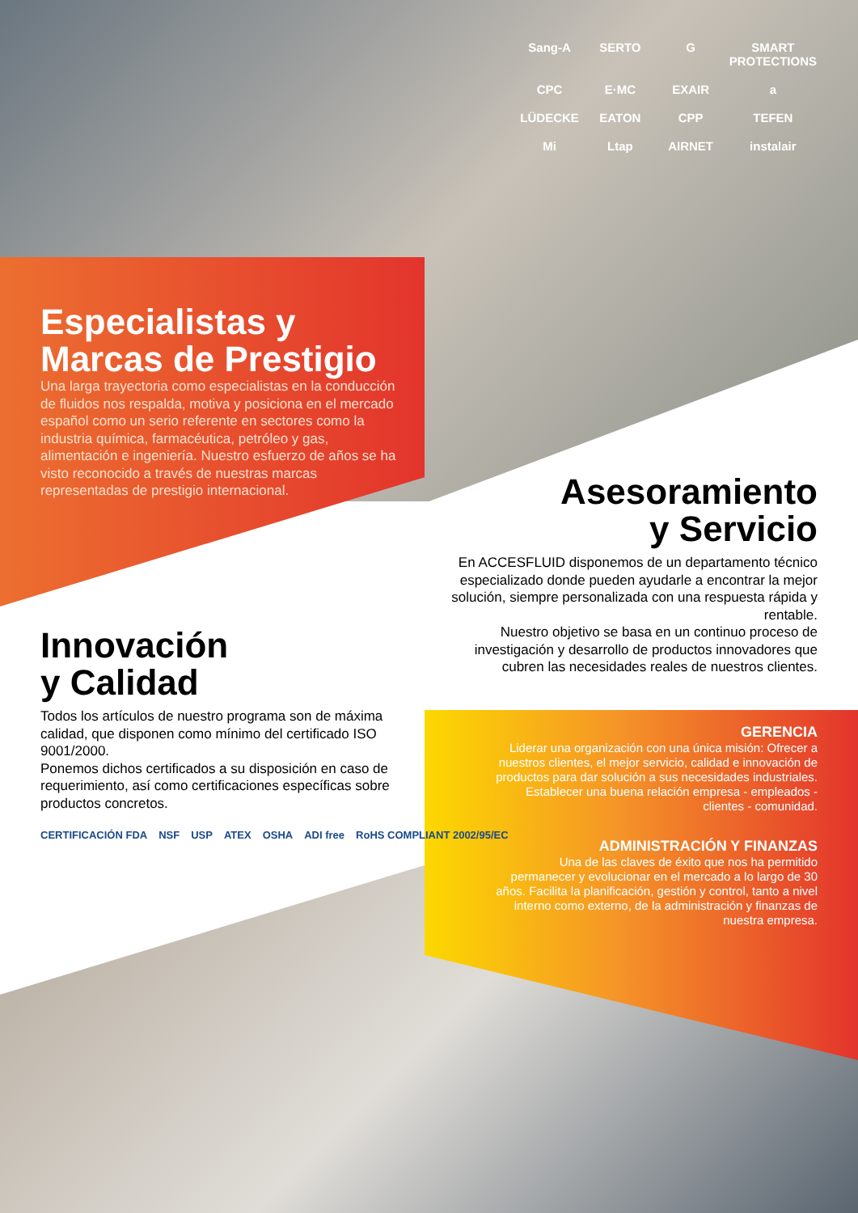Sang-A SERTO G SMART PROTECTIONS CPC E·MC EXAIR a LÜDECKE EATON CPP TEFEN Mi Ltap AIRNET instalair
Especialistas y
Marcas de Prestigio
Una larga trayectoria como especialistas en la conducción de fluidos nos respalda, motiva y posiciona en el mercado español como un serio referente en sectores como la industria química, farmacéutica, petróleo y gas, alimentación e ingeniería. Nuestro esfuerzo de años se ha visto reconocido a través de nuestras marcas representadas de prestigio internacional.
Asesoramiento
y Servicio
En ACCESFLUID disponemos de un departamento técnico especializado donde pueden ayudarle a encontrar la mejor solución, siempre personalizada con una respuesta rápida y rentable.
Nuestro objetivo se basa en un continuo proceso de investigación y desarrollo de productos innovadores que cubren las necesidades reales de nuestros clientes.
Innovación
y Calidad
Todos los artículos de nuestro programa son de máxima calidad, que disponen como mínimo del certificado ISO 9001/2000.
Ponemos dichos certificados a su disposición en caso de requerimiento, así como certificaciones específicas sobre productos concretos.
CERTIFICACIÓN FDA NSF USP ATEX OSHA ADI free RoHS COMPLIANT 2002/95/EC
GERENCIA
Liderar una organización con una única misión: Ofrecer a nuestros clientes, el mejor servicio, calidad e innovación de productos para dar solución a sus necesidades industriales. Establecer una buena relación empresa - empleados - clientes - comunidad.
ADMINISTRACIÓN Y FINANZAS
Una de las claves de éxito que nos ha permitido permanecer y evolucionar en el mercado a lo largo de 30 años. Facilita la planificación, gestión y control, tanto a nivel interno como externo, de la administración y finanzas de nuestra empresa.